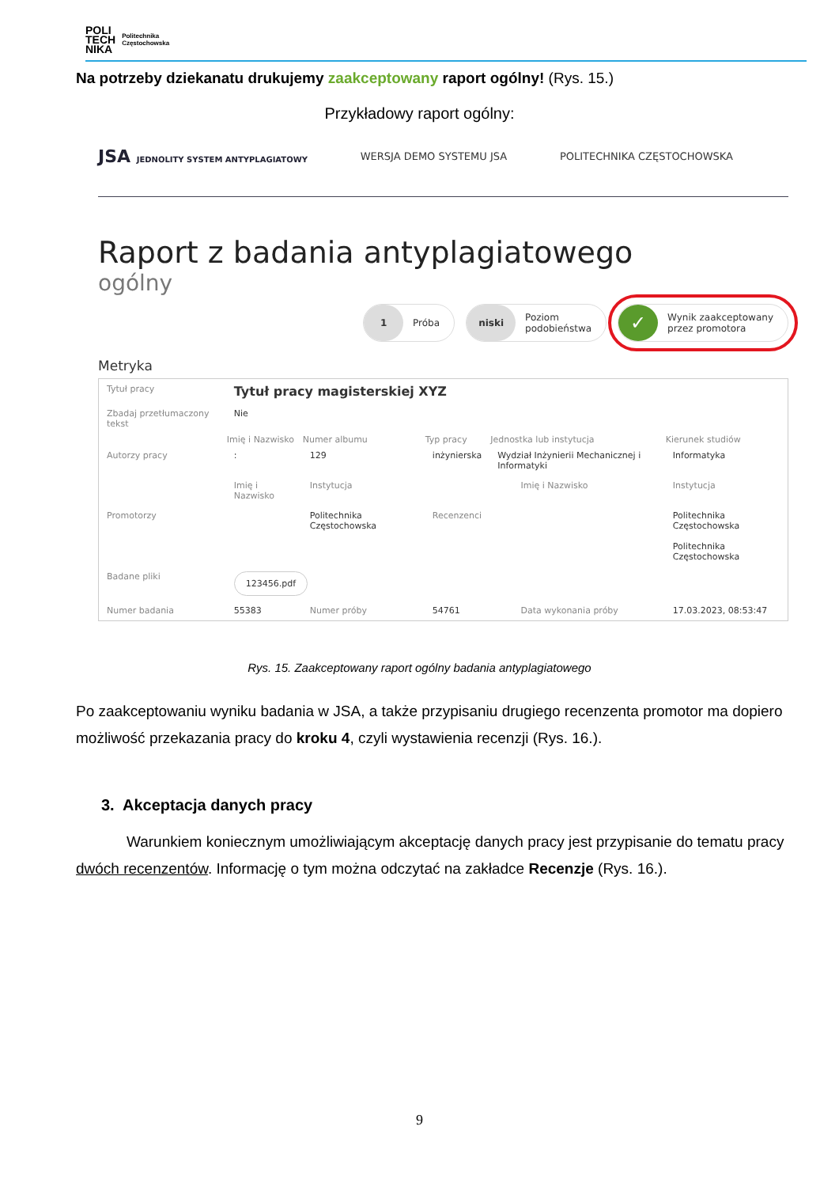POLI
TECH
NIKA
Politechnika
Częstochowska
Na potrzeby dziekanatu drukujemy zaakceptowany raport ogólny! (Rys. 15.)
Przykładowy raport ogólny:
JSA JEDNOLITY SYSTEM ANTYPLAGIATOWY WERSJA DEMO SYSTEMU JSA POLITECHNIKA CZĘSTOCHOWSKA
Raport z badania antyplagiatowego
ogólny
1
Próba
niski
Poziom
podobieństwa
✓
Wynik zaakceptowany
przez promotora
Metryka
| Tytuł pracy | Tytuł pracy magisterskiej XYZ | | | | | |
| Zbadaj przetłumaczony tekst | Nie | | | | | |
| | Imię i Nazwisko | Numer albumu | Typ pracy | Jednostka lub instytucja | | Kierunek studiów |
| Autorzy pracy | : | 129 | inżynierska | Wydział Inżynierii Mechanicznej i Informatyki | | Informatyka |
| | Imię i Nazwisko | Instytucja | | | Imię i Nazwisko | Instytucja |
| Promotorzy | | Politechnika Częstochowska | Recenzenci | | | Politechnika Częstochowska Politechnika Częstochowska |
| Badane pliki | 123456.pdf | | | | | |
| Numer badania | 55383 | Numer próby | 54761 | | Data wykonania próby | 17.03.2023, 08:53:47 |
Rys. 15. Zaakceptowany raport ogólny badania antyplagiatowego
Po zaakceptowaniu wyniku badania w JSA, a także przypisaniu drugiego recenzenta promotor ma dopiero możliwość przekazania pracy do kroku 4, czyli wystawienia recenzji (Rys. 16.).
3. Akceptacja danych pracy
Warunkiem koniecznym umożliwiającym akceptację danych pracy jest przypisanie do tematu pracy dwóch recenzentów. Informację o tym można odczytać na zakładce Recenzje (Rys. 16.).
9